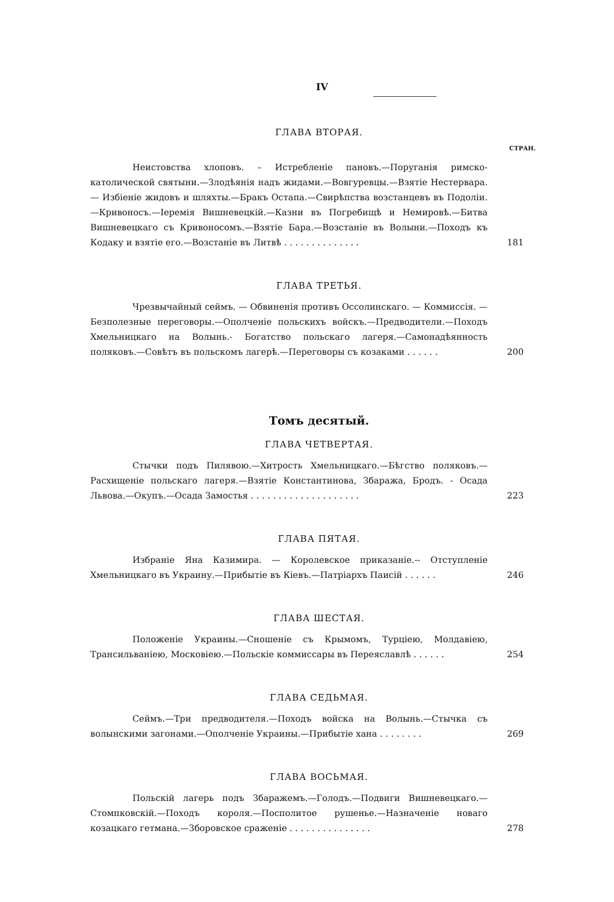IV
ГЛАВА ВТОРАЯ.
СТРАН.
Неистовства хлоповъ. – Истребленіе пановъ.—Поруганія римско-католической святыни.—Злодѣянія надъ жидами.—Вовгуревцы.—Взятіе Нестервара. — Избіеніе жидовъ и шляхты.—Бракъ Остапа.—Свирѣпства возстанцевъ въ Подоліи.—Кривоносъ.—Іеремія Вишневецкій.—Казни въ Погребищѣ и Немировѣ.—Битва Вишневецкаго съ Кривоносомъ.—Взятіе Бара.—Возстаніе въ Волыни.—Походъ къ Кодаку и взятіе его.—Возстаніе въ Литвѣ . . . . . . . . . . . . . .
181
ГЛАВА ТРЕТЬЯ.
Чрезвычайный сеймъ. — Обвиненія противъ Оссолинскаго. — Коммиссія. — Безполезные переговоры.—Ополченіе польскихъ войскъ.—Предводители.—Походъ Хмельницкаго на Волынь.- Богатство польскаго лагеря.—Самонадѣянность поляковъ.—Совѣтъ въ польскомъ лагерѣ.—Переговоры съ козаками . . . . . .
200
Томъ десятый.
ГЛАВА ЧЕТВЕРТАЯ.
Стычки подъ Пилявою.—Хитрость Хмельницкаго.—Бѣгство поляковъ.—Расхищеніе польскаго лагеря.—Взятіе Константинова, Збаража, Бродъ. - Осада Львова.—Окупъ.—Осада Замостья . . . . . . . . . . . . . . . . . . . .
223
ГЛАВА ПЯТАЯ.
Избраніе Яна Казимира. — Королевское приказаніе.-- Отступленіе Хмельницкаго въ Украину.—Прибытіе въ Кіевъ.—Патріархъ Паисій . . . . . .
246
ГЛАВА ШЕСТАЯ.
Положеніе Украины.—Сношеніе съ Крымомъ, Турціею, Молдавіею, Трансильваніею, Московіею.—Польскіе коммиссары въ Переяславлѣ . . . . . .
254
ГЛАВА СЕДЬМАЯ.
Сеймъ.—Три предводителя.—Походъ войска на Волынь.—Стычка съ волынскими загонами.—Ополченіе Украины.—Прибытіе хана . . . . . . . .
269
ГЛАВА ВОСЬМАЯ.
Польскій лагерь подъ Збаражемъ.—Голодъ.—Подвиги Вишневецкаго.—Стомпковскій.—Походъ короля.—Посполитое рушенье.—Назначеніе новаго козацкаго гетмана.—Зборовское сраженіе . . . . . . . . . . . . . . .
278